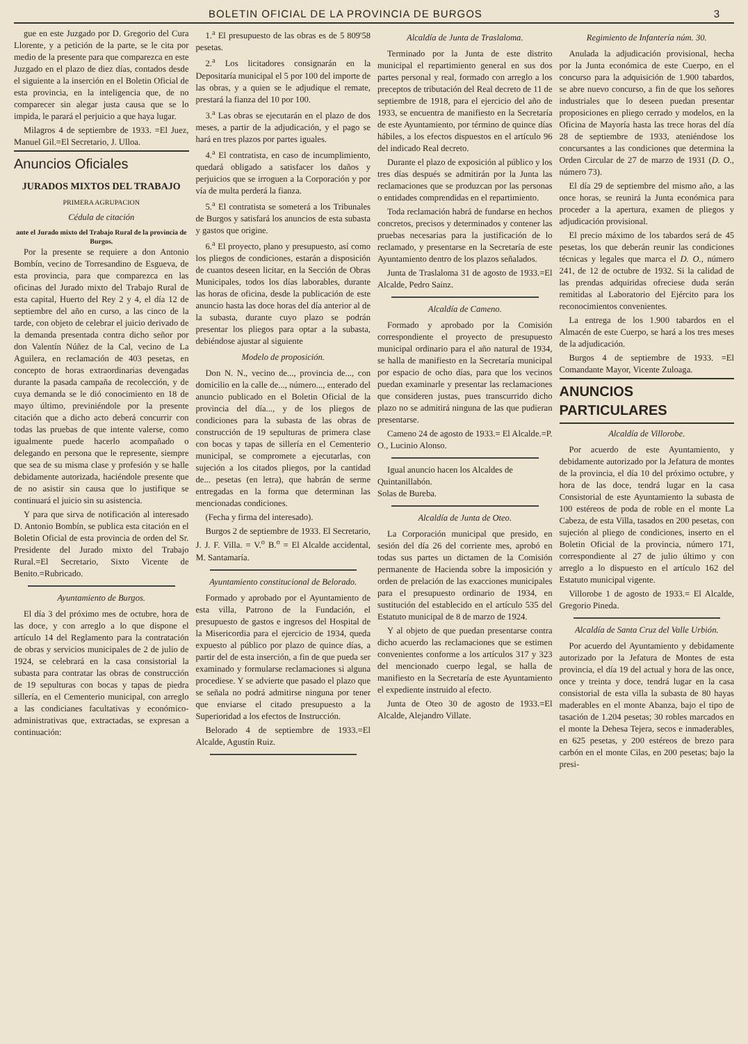BOLETIN OFICIAL DE LA PROVINCIA DE BURGOS 3
gue en este Juzgado por D. Gregorio del Cura Llorente, y a petición de la parte, se le cita por medio de la presente para que comparezca en este Juzgado en el plazo de diez días, contados desde el siguiente a la inserción en el Boletin Oficial de esta provincia, en la inteligencia que, de no comparecer sin alegar justa causa que se lo impida, le parará el perjuicio a que haya lugar.
Milagros 4 de septiembre de 1933. =El Juez, Manuel Gil.=El Secretario, J. Ulloa.
Anuncios Oficiales
JURADOS MIXTOS DEL TRABAJO
PRIMERA AGRUPACION
Cédula de citación
ante el Jurado mixto del Trabajo Rural de la provincia de Burgos.
Por la presente se requiere a don Antonio Bombín, vecino de Torresandino de Esgueva, de esta provincia, para que comparezca en las oficinas del Jurado mixto del Trabajo Rural de esta capital, Huerto del Rey 2 y 4, el día 12 de septiembre del año en curso, a las cinco de la tarde, con objeto de celebrar el juicio derivado de la demanda presentada contra dicho señor por don Valentín Núñez de la Cal, vecino de La Aguilera, en reclamación de 403 pesetas, en concepto de horas extraordinarias devengadas durante la pasada campaña de recolección, y de cuya demanda se le dió conocimiento en 18 de mayo último, previniéndole por la presente citación que a dicho acto deberá concurrir con todas las pruebas de que intente valerse, como igualmente puede hacerlo acompañado o delegando en persona que le represente, siempre que sea de su misma clase y profesión y se halle debidamente autorizada, haciéndole presente que de no asistir sin causa que lo justifique se continuará el juicio sin su asistencia.
Y para que sirva de notificación al interesado D. Antonio Bombín, se publica esta citación en el Boletin Oficial de esta provincia de orden del Sr. Presidente del Jurado mixto del Trabajo Rural.=El Secretario, Sixto Vicente de Benito.=Rubricado.
Ayuntamiento de Burgos.
El día 3 del próximo mes de octubre, hora de las doce, y con arreglo a lo que dispone el artículo 14 del Reglamento para la contratación de obras y servicios municipales de 2 de julio de 1924, se celebrará en la casa consistorial la subasta para contratar las obras de construcción de 19 sepulturas con bocas y tapas de piedra sillería, en el Cementerio municipal, con arreglo a las condicianes facultativas y económico-administrativas que, extractadas, se expresan a continuación:
1.<sup>a</sup> El presupuesto de las obras es de 5 809'58 pesetas.
2.<sup>a</sup> Los licitadores consignarán en la Depositaría municipal el 5 por 100 del importe de las obras, y a quien se le adjudique el remate, prestará la fianza del 10 por 100.
3.<sup>a</sup> Las obras se ejecutarán en el plazo de dos meses, a partir de la adjudicación, y el pago se hará en tres plazos por partes iguales.
4.<sup>a</sup> El contratista, en caso de incumplimiento, quedará obligado a satisfacer los daños y perjuicios que se irroguen a la Corporación y por vía de multa perderá la fianza.
5.<sup>a</sup> El contratista se someterá a los Tribunales de Burgos y satisfará los anuncios de esta subasta y gastos que origine.
6.<sup>a</sup> El proyecto, plano y presupuesto, así como los pliegos de condiciones, estarán a disposición de cuantos deseen licitar, en la Sección de Obras Municipales, todos los días laborables, durante las horas de oficina, desde la publicación de este anuncio hasta las doce horas del día anterior al de la subasta, durante cuyo plazo se podrán presentar los pliegos para optar a la subasta, debiéndose ajustar al siguiente
Modelo de proposición.
Don N. N., vecino de..., provincia de..., con domicilio en la calle de..., número..., enterado del anuncio publicado en el Boletin Oficial de la provincia del día..., y de los pliegos de condiciones para la subasta de las obras de construcción de 19 sepulturas de primera clase con bocas y tapas de sillería en el Cementerio municipal, se compromete a ejecutarlas, con sujeción a los citados pliegos, por la cantidad de... pesetas (en letra), que habrán de serme entregadas en la forma que determinan las mencionadas condiciones.
(Fecha y firma del interesado).
Burgos 2 de septiembre de 1933. El Secretario, J. J. F. Villa. = V.<sup>o</sup> B.<sup>o</sup> = El Alcalde accidental, M. Santamaría.
Ayuntamiento constitucional de Belorado.
Formado y aprobado por el Ayuntamiento de esta villa, Patrono de la Fundación, el presupuesto de gastos e ingresos del Hospital de la Misericordia para el ejercicio de 1934, queda expuesto al público por plazo de quince días, a partir del de esta inserción, a fin de que pueda ser examinado y formularse reclamaciones si alguna procediese. Y se advierte que pasado el plazo que se señala no podrá admitirse ninguna por tener que enviarse el citado presupuesto a la Superioridad a los efectos de Instrucción.
Belorado 4 de septiembre de 1933.=El Alcalde, Agustín Ruiz.
Alcaldía de Junta de Traslaloma.
Terminado por la Junta de este distrito municipal el repartimiento general en sus dos partes personal y real, formado con arreglo a los preceptos de tributación del Real decreto de 11 de septiembre de 1918, para el ejercicio del año de 1933, se encuentra de manifiesto en la Secretaría de este Ayuntamiento, por término de quince días hábiles, a los efectos dispuestos en el artículo 96 del indicado Real decreto.
Durante el plazo de exposición al público y los tres días después se admitirán por la Junta las reclamaciones que se produzcan por las personas o entidades comprendidas en el repartimiento.
Toda reclamación habrá de fundarse en hechos concretos, precisos y determinados y contener las pruebas necesarias para la justificación de lo reclamado, y presentarse en la Secretaría de este Ayuntamiento dentro de los plazos señalados.
Junta de Traslaloma 31 de agosto de 1933.=El Alcalde, Pedro Sainz.
Alcaldía de Cameno.
Formado y aprobado por la Comisión correspondiente el proyecto de presupuesto municipal ordinario para el año natural de 1934, se halla de manifiesto en la Secretaría municipal por espacio de ocho días, para que los vecinos puedan examinarle y presentar las reclamaciones que consideren justas, pues transcurrido dicho plazo no se admitirá ninguna de las que pudieran presentarse.
Cameno 24 de agosto de 1933.= El Alcalde.=P. O., Lucinio Alonso.
Igual anuncio hacen los Alcaldes de
Quintanillabón.
Solas de Bureba.
Alcaldía de Junta de Oteo.
La Corporación municipal que presido, en sesión del día 26 del corriente mes, aprobó en todas sus partes un dictamen de la Comisión permanente de Hacienda sobre la imposición y orden de prelación de las exacciones municipales para el presupuesto ordinario de 1934, en sustitución del establecido en el artículo 535 del Estatuto municipal de 8 de marzo de 1924.
Y al objeto de que puedan presentarse contra dicho acuerdo las reclamaciones que se estimen convenientes conforme a los artículos 317 y 323 del mencionado cuerpo legal, se halla de manifiesto en la Secretaría de este Ayuntamiento el expediente instruido al efecto.
Junta de Oteo 30 de agosto de 1933.=El Alcalde, Alejandro Villate.
Regimiento de Infantería núm. 30.
Anulada la adjudicación provisional, hecha por la Junta económica de este Cuerpo, en el concurso para la adquisición de 1.900 tabardos, se abre nuevo concurso, a fin de que los señores industriales que lo deseen puedan presentar proposiciones en pliego cerrado y modelos, en la Oficina de Mayoría hasta las trece horas del día 28 de septiembre de 1933, ateniéndose los concursantes a las condiciones que determina la Orden Circular de 27 de marzo de 1931 (D. O., número 73).
El día 29 de septiembre del mismo año, a las once horas, se reunirá la Junta económica para proceder a la apertura, examen de pliegos y adjudicación provisional.
El precio máximo de los tabardos será de 45 pesetas, los que deberán reunir las condiciones técnicas y legales que marca el D. O., número 241, de 12 de octubre de 1932. Si la calidad de las prendas adquiridas ofreciese duda serán remitidas al Laboratorio del Ejército para los reconocimientos convenientes.
La entrega de los 1.900 tabardos en el Almacén de este Cuerpo, se hará a los tres meses de la adjudicación.
Burgos 4 de septiembre de 1933. =El Comandante Mayor, Vicente Zuloaga.
ANUNCIOS PARTICULARES
Alcaldía de Villorobe.
Por acuerdo de este Ayuntamiento, y debidamente autorizado por la Jefatura de montes de la provincia, el día 10 del próximo octubre, y hora de las doce, tendrá lugar en la casa Consistorial de este Ayuntamiento la subasta de 100 estéreos de poda de roble en el monte La Cabeza, de esta Villa, tasados en 200 pesetas, con sujeción al pliego de condiciones, inserto en el Boletin Oficial de la provincia, número 171, correspondiente al 27 de julio último y con arreglo a lo dispuesto en el artículo 162 del Estatuto municipal vigente.
Villorobe 1 de agosto de 1933.= El Alcalde, Gregorio Pineda.
Alcaldía de Santa Cruz del Valle Urbión.
Por acuerdo del Ayuntamiento y debidamente autorizado por la Jefatura de Montes de esta provincia, el día 19 del actual y hora de las once, once y treinta y doce, tendrá lugar en la casa consistorial de esta villa la subasta de 80 hayas maderables en el monte Abanza, bajo el tipo de tasación de 1.204 pesetas; 30 robles marcados en el monte la Dehesa Tejera, secos e inmaderables, en 625 pesetas, y 200 estéreos de brezo para carbón en el monte Cilas, en 200 pesetas; bajo la presi-